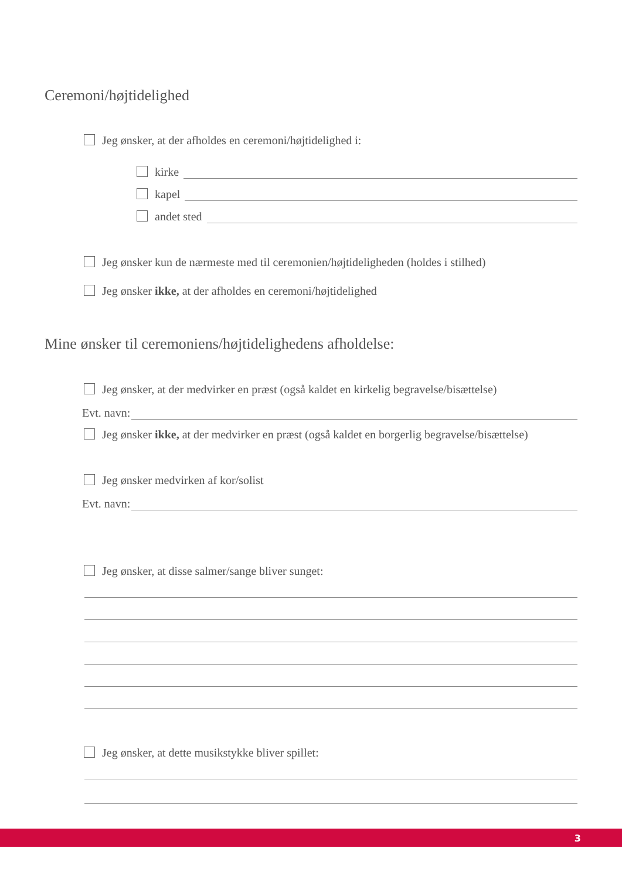Ceremoni/højtidelighed
Jeg ønsker, at der afholdes en ceremoni/højtidelighed i:
kirke
kapel
andet sted
Jeg ønsker kun de nærmeste med til ceremonien/højtideligheden (holdes i stilhed)
Jeg ønsker ikke, at der afholdes en ceremoni/højtidelighed
Mine ønsker til ceremoniens/højtidelighedens afholdelse:
Jeg ønsker, at der medvirker en præst (også kaldet en kirkelig begravelse/bisættelse)
Evt. navn:
Jeg ønsker ikke, at der medvirker en præst (også kaldet en borgerlig begravelse/bisættelse)
Jeg ønsker medvirken af kor/solist
Evt. navn:
Jeg ønsker, at disse salmer/sange bliver sunget:
Jeg ønsker, at dette musikstykke bliver spillet:
3